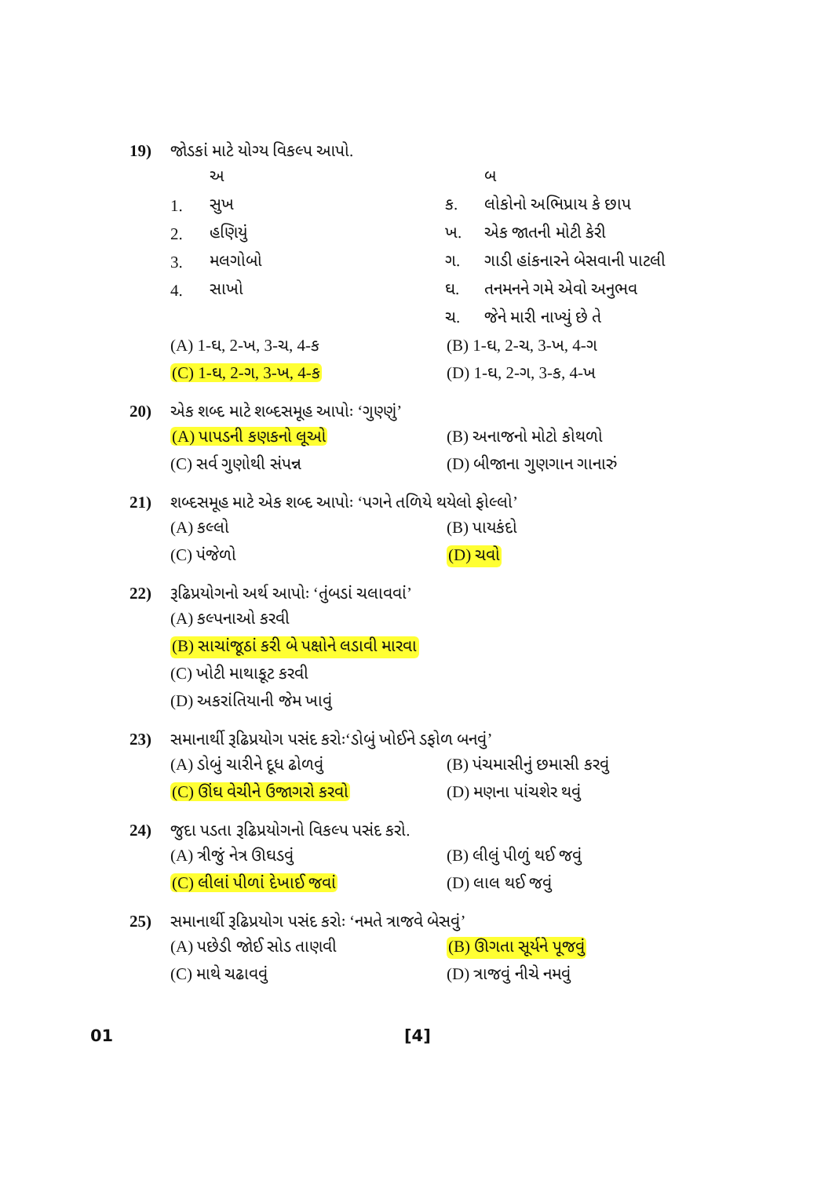19) જોડકાં માટે યોગ્ય વિકલ્પ આપો.
| | અ | | બ |
| 1. | સુખ | ક. | લોકોનો અભિપ્રાય કે છાપ |
| 2. | હણિયું | ખ. | એક જાતની મોટી કેરી |
| 3. | મલગોબો | ગ. | ગાડી હાંકનારને બેસવાની પાટલી |
| 4. | સાખો | ઘ. | તનમનને ગમે એવો અનુભવ |
| | | ચ. | જેને મારી નાખ્યું છે તે |
(A) 1-ઘ, 2-ખ, 3-ચ, 4-ક (B) 1-ઘ, 2-ચ, 3-ખ, 4-ગ
(C) 1-ઘ, 2-ગ, 3-ખ, 4-ક (D) 1-ઘ, 2-ગ, 3-ક, 4-ખ
20) એક શબ્દ માટે શબ્દસમૂહ આપોઃ ‘ગુણ્ણું’
(A) પાપડની કણકનો લૂઓ (B) અનાજનો મોટો કોથળો
(C) સર્વ ગુણોથી સંપન્ન (D) બીજાના ગુણગાન ગાનારું
21) શબ્દસમૂહ માટે એક શબ્દ આપોઃ ‘પગને તળિયે થયેલો ફોલ્લો’
(A) કલ્લો (B) પાયકંદો
(C) પંજેળો (D) ચવો
22) રૂઢિપ્રયોગનો અર્થ આપોઃ ‘તુંબડાં ચલાવવાં’
(A) કલ્પનાઓ કરવી
(B) સાચાંજૂઠાં કરી બે પક્ષોને લડાવી મારવા
(C) ખોટી માથાકૂટ કરવી
(D) અકરાંતિયાની જેમ ખાવું
23) સમાનાર્થી રૂઢિપ્રયોગ પસંદ કરોઃ‘ડોબું ખોઈને ડફોળ બનવું’
(A) ડોબું ચારીને દૂધ ઢોળવું (B) પંચમાસીનું છમાસી કરવું
(C) ઊંઘ વેચીને ઉજાગરો કરવો (D) મણના પાંચશેર થવું
24) જુદા પડતા રૂઢિપ્રયોગનો વિકલ્પ પસંદ કરો.
(A) ત્રીજું નેત્ર ઊઘડવું (B) લીલું પીળું થઈ જવું
(C) લીલાં પીળાં દેખાઈ જવાં (D) લાલ થઈ જવું
25) સમાનાર્થી રૂઢિપ્રયોગ પસંદ કરોઃ ‘નમતે ત્રાજવે બેસવું’
(A) પછેડી જોઈ સોડ તાણવી (B) ઊગતા સૂર્યને પૂજવું
(C) માથે ચઢાવવું (D) ત્રાજવું નીચે નમવું
01 [4]